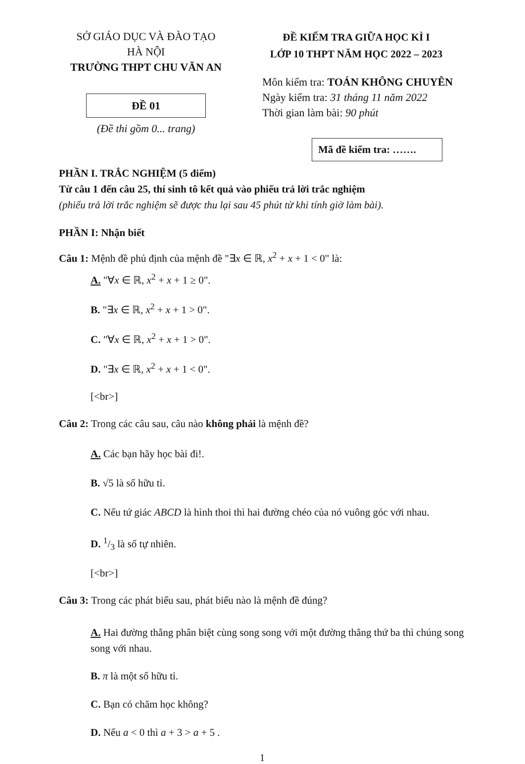SỞ GIÁO DỤC VÀ ĐÀO TẠO
HÀ NỘI
TRƯỜNG THPT CHU VĂN AN
ĐỀ 01
(Đề thi gồm 0... trang)
ĐỀ KIỂM TRA GIỮA HỌC KÌ I
LỚP 10 THPT NĂM HỌC 2022 – 2023
Môn kiểm tra: TOÁN KHÔNG CHUYÊN
Ngày kiểm tra: 31 tháng 11 năm 2022
Thời gian làm bài: 90 phút
Mã đề kiểm tra: …….
PHẦN I. TRẮC NGHIỆM (5 điểm)
Từ câu 1 đến câu 25, thí sinh tô kết quả vào phiếu trả lời trắc nghiệm
(phiếu trả lời trắc nghiệm sẽ được thu lại sau 45 phút từ khi tính giờ làm bài).
PHẦN I: Nhận biết
Câu 1: Mệnh đề phủ định của mệnh đề "∃x ∈ ℝ, x<sup>2</sup> + x + 1 < 0" là:
A. "∀x ∈ ℝ, x<sup>2</sup> + x + 1 ≥ 0".
B. "∃x ∈ ℝ, x<sup>2</sup> + x + 1 > 0".
C. "∀x ∈ ℝ, x<sup>2</sup> + x + 1 > 0".
D. "∃x ∈ ℝ, x<sup>2</sup> + x + 1 < 0".
[<br>]
Câu 2: Trong các câu sau, câu nào không phải là mệnh đề?
A. Các bạn hãy học bài đi!.
B. √5 là số hữu tỉ.
C. Nếu tứ giác ABCD là hình thoi thì hai đường chéo của nó vuông góc với nhau.
D. 1/3 là số tự nhiên.
[<br>]
Câu 3: Trong các phát biểu sau, phát biểu nào là mệnh đề đúng?
A. Hai đường thẳng phân biệt cùng song song với một đường thẳng thứ ba thì chúng song song với nhau.
B. π là một số hữu tỉ.
C. Bạn có chăm học không?
D. Nếu a < 0 thì a + 3 > a + 5 .
1